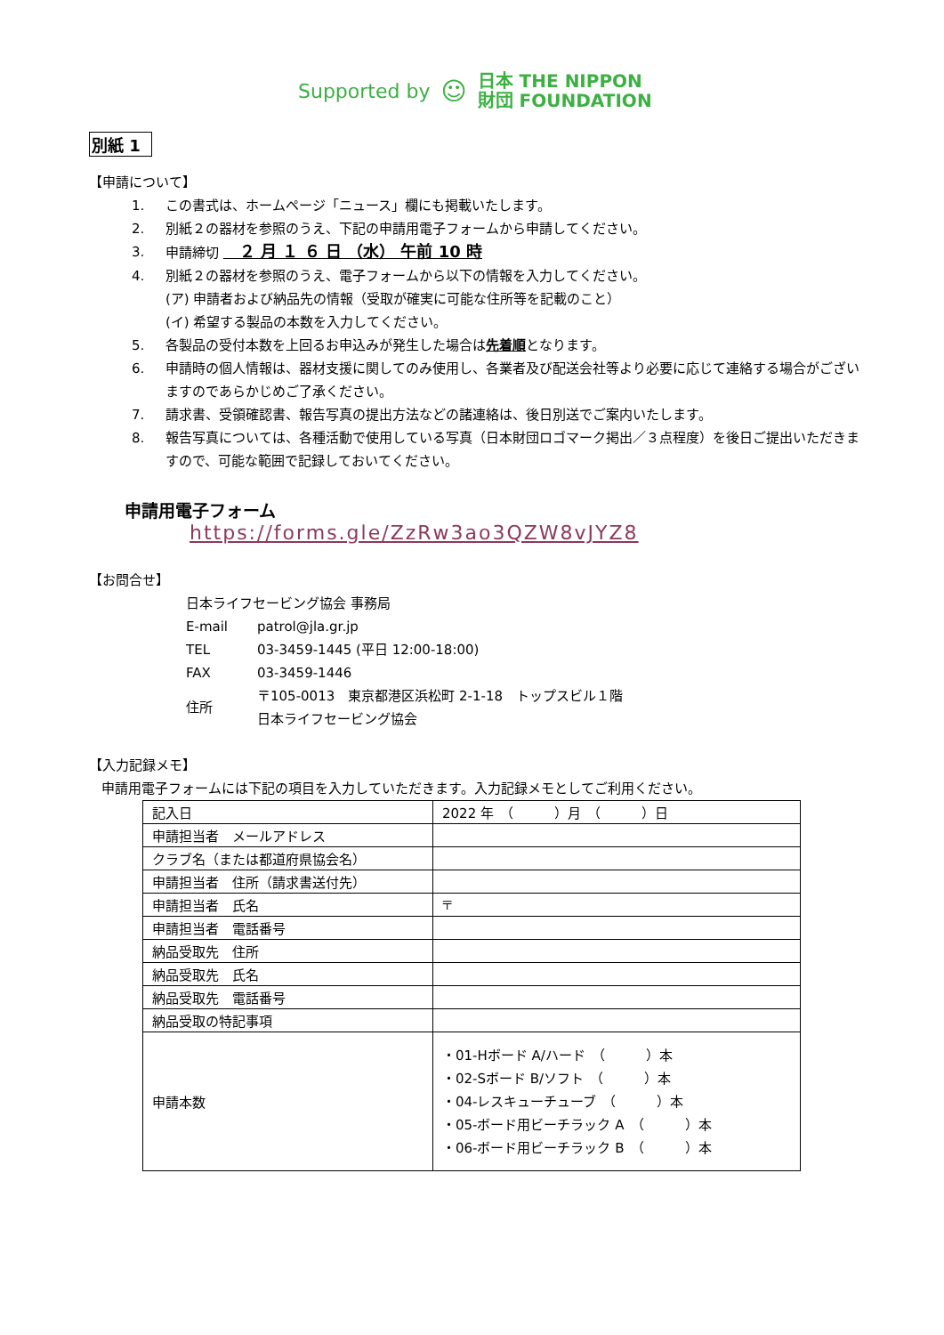Supported by ☺ 日本 THE NIPPON
財団 FOUNDATION
別紙 1
【申請について】
1. この書式は、ホームページ「ニュース」欄にも掲載いたします。
2. 別紙２の器材を参照のうえ、下記の申請用電子フォームから申請してください。
3. 申請締切 　２ 月 １ ６ 日 （水） 午前 10 時
4. 別紙２の器材を参照のうえ、電子フォームから以下の情報を入力してください。
(ア) 申請者および納品先の情報（受取が確実に可能な住所等を記載のこと）
(イ) 希望する製品の本数を入力してください。
5. 各製品の受付本数を上回るお申込みが発生した場合は先着順となります。
6. 申請時の個人情報は、器材支援に関してのみ使用し、各業者及び配送会社等より必要に応じて連絡する場合がございますのであらかじめご了承ください。
7. 請求書、受領確認書、報告写真の提出方法などの諸連絡は、後日別送でご案内いたします。
8. 報告写真については、各種活動で使用している写真（日本財団ロゴマーク掲出／３点程度）を後日ご提出いただきますので、可能な範囲で記録しておいてください。
申請用電子フォーム
https://forms.gle/ZzRw3ao3QZW8vJYZ8
【お問合せ】
| 日本ライフセービング協会 事務局 | |
| E-mail | patrol@jla.gr.jp |
| TEL | 03-3459-1445 (平日 12:00-18:00) |
| FAX | 03-3459-1446 |
| 住所 | 〒105-0013 東京都港区浜松町 2-1-18 トップスビル１階 日本ライフセービング協会 |
【入力記録メモ】
申請用電子フォームには下記の項目を入力していただきます。入力記録メモとしてご利用ください。
| 記入日 | 2022 年 （ ）月 （ ）日 |
| 申請担当者 メールアドレス | |
| クラブ名（または都道府県協会名） | |
| 申請担当者 住所（請求書送付先） | |
| 申請担当者 氏名 | 〒 |
| 申請担当者 電話番号 | |
| 納品受取先 住所 | |
| 納品受取先 氏名 | |
| 納品受取先 電話番号 | |
| 納品受取の特記事項 | |
| 申請本数 | ・01-Hボード A/ハード （ ）本 ・02-Sボード B/ソフト （ ）本 ・04-レスキューチューブ （ ）本 ・05-ボード用ビーチラック A （ ）本 ・06-ボード用ビーチラック B （ ）本 |